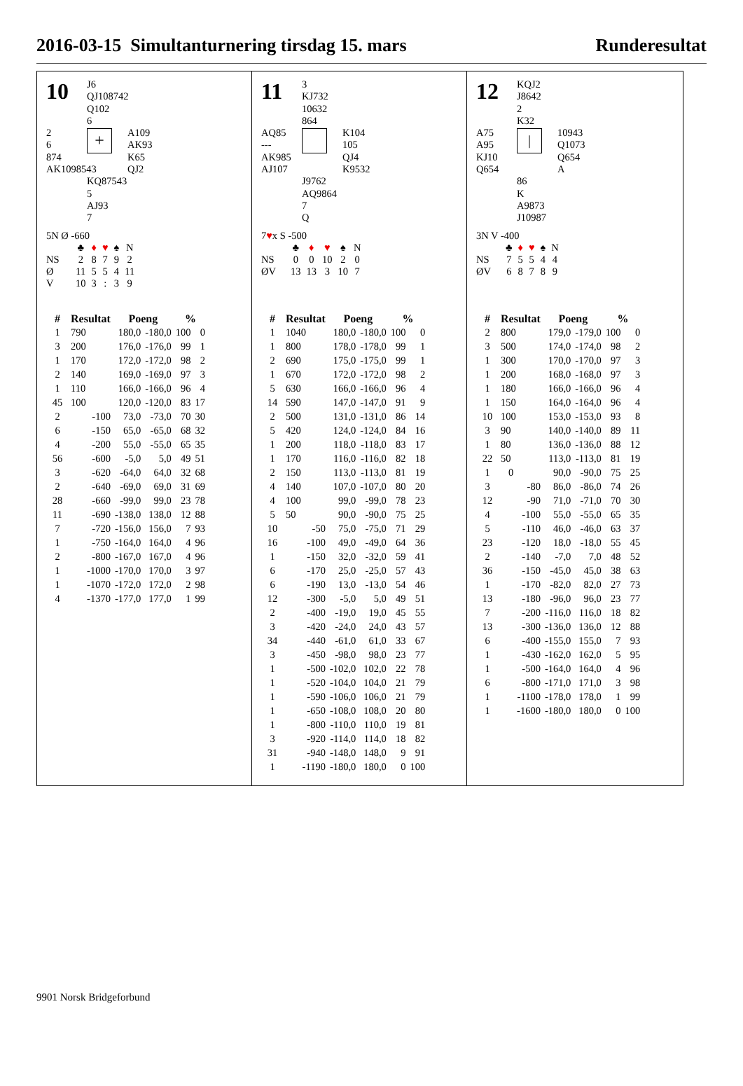2016-03-15 Simultanturnering tirsdag 15. mars Runderesultat
10
J6
QJ108742
Q102
6
2
6
874
AK1098543
+
A109
AK93
K65
QJ2
KQ87543
5
AJ93
7
5N Ø -660
| | ♣ | ♦ | ♥ | ♠ | N |
| NS | 2 | 8 | 7 | 9 | 2 |
| Ø | 11 | 5 | 5 | 4 | 11 |
| V | 10 | 3 | : | 3 | 9 |
| # | Resultat | Poeng | | % | |
| --- | --- | --- | --- | --- | --- |
| 1 | 790 | 180,0 | -180,0 | 100 | 0 |
| 3 | 200 | 176,0 | -176,0 | 99 | 1 |
| 1 | 170 | 172,0 | -172,0 | 98 | 2 |
| 2 | 140 | 169,0 | -169,0 | 97 | 3 |
| 1 | 110 | 166,0 | -166,0 | 96 | 4 |
| 45 | 100 | 120,0 | -120,0 | 83 | 17 |
| 2 | -100 | 73,0 | -73,0 | 70 | 30 |
| 6 | -150 | 65,0 | -65,0 | 68 | 32 |
| 4 | -200 | 55,0 | -55,0 | 65 | 35 |
| 56 | -600 | -5,0 | 5,0 | 49 | 51 |
| 3 | -620 | -64,0 | 64,0 | 32 | 68 |
| 2 | -640 | -69,0 | 69,0 | 31 | 69 |
| 28 | -660 | -99,0 | 99,0 | 23 | 78 |
| 11 | -690 | -138,0 | 138,0 | 12 | 88 |
| 7 | -720 | -156,0 | 156,0 | 7 | 93 |
| 1 | -750 | -164,0 | 164,0 | 4 | 96 |
| 2 | -800 | -167,0 | 167,0 | 4 | 96 |
| 1 | -1000 | -170,0 | 170,0 | 3 | 97 |
| 1 | -1070 | -172,0 | 172,0 | 2 | 98 |
| 4 | -1370 | -177,0 | 177,0 | 1 | 99 |
11
3
KJ732
10632
864
AQ85
---
AK985
AJ107
K104
105
QJ4
K9532
J9762
AQ9864
7
Q
7♥x S -500
| | ♣ | ♦ | ♥ | ♠ | N |
| NS | 0 | 0 | 10 | 2 | 0 |
| ØV | 13 | 13 | 3 | 10 | 7 |
| # | Resultat | Poeng | | % | |
| --- | --- | --- | --- | --- | --- |
| 1 | 1040 | 180,0 | -180,0 | 100 | 0 |
| 1 | 800 | 178,0 | -178,0 | 99 | 1 |
| 2 | 690 | 175,0 | -175,0 | 99 | 1 |
| 1 | 670 | 172,0 | -172,0 | 98 | 2 |
| 5 | 630 | 166,0 | -166,0 | 96 | 4 |
| 14 | 590 | 147,0 | -147,0 | 91 | 9 |
| 2 | 500 | 131,0 | -131,0 | 86 | 14 |
| 5 | 420 | 124,0 | -124,0 | 84 | 16 |
| 1 | 200 | 118,0 | -118,0 | 83 | 17 |
| 1 | 170 | 116,0 | -116,0 | 82 | 18 |
| 2 | 150 | 113,0 | -113,0 | 81 | 19 |
| 4 | 140 | 107,0 | -107,0 | 80 | 20 |
| 4 | 100 | 99,0 | -99,0 | 78 | 23 |
| 5 | 50 | 90,0 | -90,0 | 75 | 25 |
| 10 | -50 | 75,0 | -75,0 | 71 | 29 |
| 16 | -100 | 49,0 | -49,0 | 64 | 36 |
| 1 | -150 | 32,0 | -32,0 | 59 | 41 |
| 6 | -170 | 25,0 | -25,0 | 57 | 43 |
| 6 | -190 | 13,0 | -13,0 | 54 | 46 |
| 12 | -300 | -5,0 | 5,0 | 49 | 51 |
| 2 | -400 | -19,0 | 19,0 | 45 | 55 |
| 3 | -420 | -24,0 | 24,0 | 43 | 57 |
| 34 | -440 | -61,0 | 61,0 | 33 | 67 |
| 3 | -450 | -98,0 | 98,0 | 23 | 77 |
| 1 | -500 | -102,0 | 102,0 | 22 | 78 |
| 1 | -520 | -104,0 | 104,0 | 21 | 79 |
| 1 | -590 | -106,0 | 106,0 | 21 | 79 |
| 1 | -650 | -108,0 | 108,0 | 20 | 80 |
| 1 | -800 | -110,0 | 110,0 | 19 | 81 |
| 3 | -920 | -114,0 | 114,0 | 18 | 82 |
| 31 | -940 | -148,0 | 148,0 | 9 | 91 |
| 1 | -1190 | -180,0 | 180,0 | 0 | 100 |
12
KQJ2
J8642
2
K32
A75
A95
KJ10
Q654
|
10943
Q1073
Q654
A
86
K
A9873
J10987
3N V -400
| | ♣ | ♦ | ♥ | ♠ | N |
| NS | 7 | 5 | 5 | 4 | 4 |
| ØV | 6 | 8 | 7 | 8 | 9 |
| # | Resultat | Poeng | | % | |
| --- | --- | --- | --- | --- | --- |
| 2 | 800 | 179,0 | -179,0 | 100 | 0 |
| 3 | 500 | 174,0 | -174,0 | 98 | 2 |
| 1 | 300 | 170,0 | -170,0 | 97 | 3 |
| 1 | 200 | 168,0 | -168,0 | 97 | 3 |
| 1 | 180 | 166,0 | -166,0 | 96 | 4 |
| 1 | 150 | 164,0 | -164,0 | 96 | 4 |
| 10 | 100 | 153,0 | -153,0 | 93 | 8 |
| 3 | 90 | 140,0 | -140,0 | 89 | 11 |
| 1 | 80 | 136,0 | -136,0 | 88 | 12 |
| 22 | 50 | 113,0 | -113,0 | 81 | 19 |
| 1 | 0 | 90,0 | -90,0 | 75 | 25 |
| 3 | -80 | 86,0 | -86,0 | 74 | 26 |
| 12 | -90 | 71,0 | -71,0 | 70 | 30 |
| 4 | -100 | 55,0 | -55,0 | 65 | 35 |
| 5 | -110 | 46,0 | -46,0 | 63 | 37 |
| 23 | -120 | 18,0 | -18,0 | 55 | 45 |
| 2 | -140 | -7,0 | 7,0 | 48 | 52 |
| 36 | -150 | -45,0 | 45,0 | 38 | 63 |
| 1 | -170 | -82,0 | 82,0 | 27 | 73 |
| 13 | -180 | -96,0 | 96,0 | 23 | 77 |
| 7 | -200 | -116,0 | 116,0 | 18 | 82 |
| 13 | -300 | -136,0 | 136,0 | 12 | 88 |
| 6 | -400 | -155,0 | 155,0 | 7 | 93 |
| 1 | -430 | -162,0 | 162,0 | 5 | 95 |
| 1 | -500 | -164,0 | 164,0 | 4 | 96 |
| 6 | -800 | -171,0 | 171,0 | 3 | 98 |
| 1 | -1100 | -178,0 | 178,0 | 1 | 99 |
| 1 | -1600 | -180,0 | 180,0 | 0 | 100 |
9901 Norsk Bridgeforbund